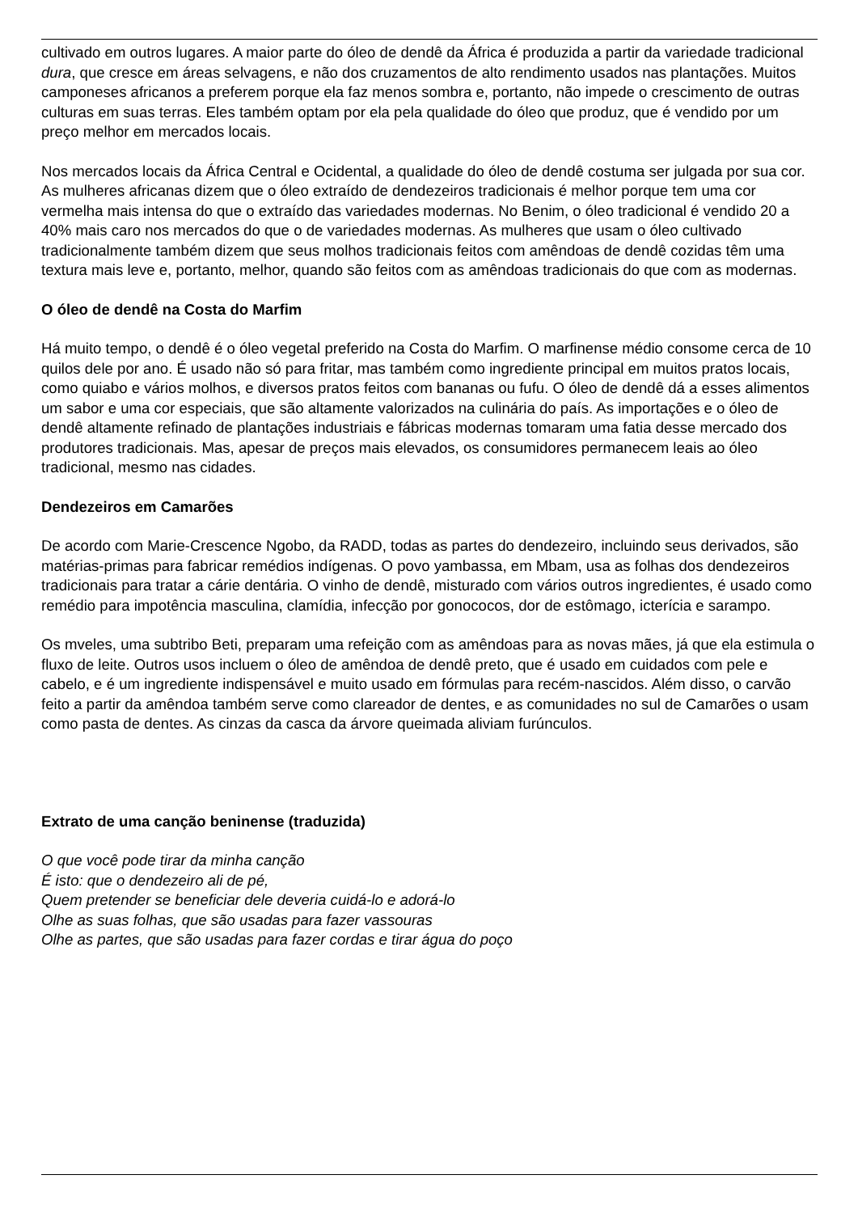cultivado em outros lugares. A maior parte do óleo de dendê da África é produzida a partir da variedade tradicional dura, que cresce em áreas selvagens, e não dos cruzamentos de alto rendimento usados nas plantações. Muitos camponeses africanos a preferem porque ela faz menos sombra e, portanto, não impede o crescimento de outras culturas em suas terras. Eles também optam por ela pela qualidade do óleo que produz, que é vendido por um preço melhor em mercados locais.
Nos mercados locais da África Central e Ocidental, a qualidade do óleo de dendê costuma ser julgada por sua cor. As mulheres africanas dizem que o óleo extraído de dendezeiros tradicionais é melhor porque tem uma cor vermelha mais intensa do que o extraído das variedades modernas. No Benim, o óleo tradicional é vendido 20 a 40% mais caro nos mercados do que o de variedades modernas. As mulheres que usam o óleo cultivado tradicionalmente também dizem que seus molhos tradicionais feitos com amêndoas de dendê cozidas têm uma textura mais leve e, portanto, melhor, quando são feitos com as amêndoas tradicionais do que com as modernas.
O óleo de dendê na Costa do Marfim
Há muito tempo, o dendê é o óleo vegetal preferido na Costa do Marfim. O marfinense médio consome cerca de 10 quilos dele por ano. É usado não só para fritar, mas também como ingrediente principal em muitos pratos locais, como quiabo e vários molhos, e diversos pratos feitos com bananas ou fufu. O óleo de dendê dá a esses alimentos um sabor e uma cor especiais, que são altamente valorizados na culinária do país. As importações e o óleo de dendê altamente refinado de plantações industriais e fábricas modernas tomaram uma fatia desse mercado dos produtores tradicionais. Mas, apesar de preços mais elevados, os consumidores permanecem leais ao óleo tradicional, mesmo nas cidades.
Dendezeiros em Camarões
De acordo com Marie-Crescence Ngobo, da RADD, todas as partes do dendezeiro, incluindo seus derivados, são matérias-primas para fabricar remédios indígenas. O povo yambassa, em Mbam, usa as folhas dos dendezeiros tradicionais para tratar a cárie dentária. O vinho de dendê, misturado com vários outros ingredientes, é usado como remédio para impotência masculina, clamídia, infecção por gonococos, dor de estômago, icterícia e sarampo.
Os mveles, uma subtribo Beti, preparam uma refeição com as amêndoas para as novas mães, já que ela estimula o fluxo de leite. Outros usos incluem o óleo de amêndoa de dendê preto, que é usado em cuidados com pele e cabelo, e é um ingrediente indispensável e muito usado em fórmulas para recém-nascidos. Além disso, o carvão feito a partir da amêndoa também serve como clareador de dentes, e as comunidades no sul de Camarões o usam como pasta de dentes. As cinzas da casca da árvore queimada aliviam furúnculos.
Extrato de uma canção beninense (traduzida)
O que você pode tirar da minha canção
É isto: que o dendezeiro ali de pé,
Quem pretender se beneficiar dele deveria cuidá-lo e adorá-lo
Olhe as suas folhas, que são usadas para fazer vassouras
Olhe as partes, que são usadas para fazer cordas e tirar água do poço